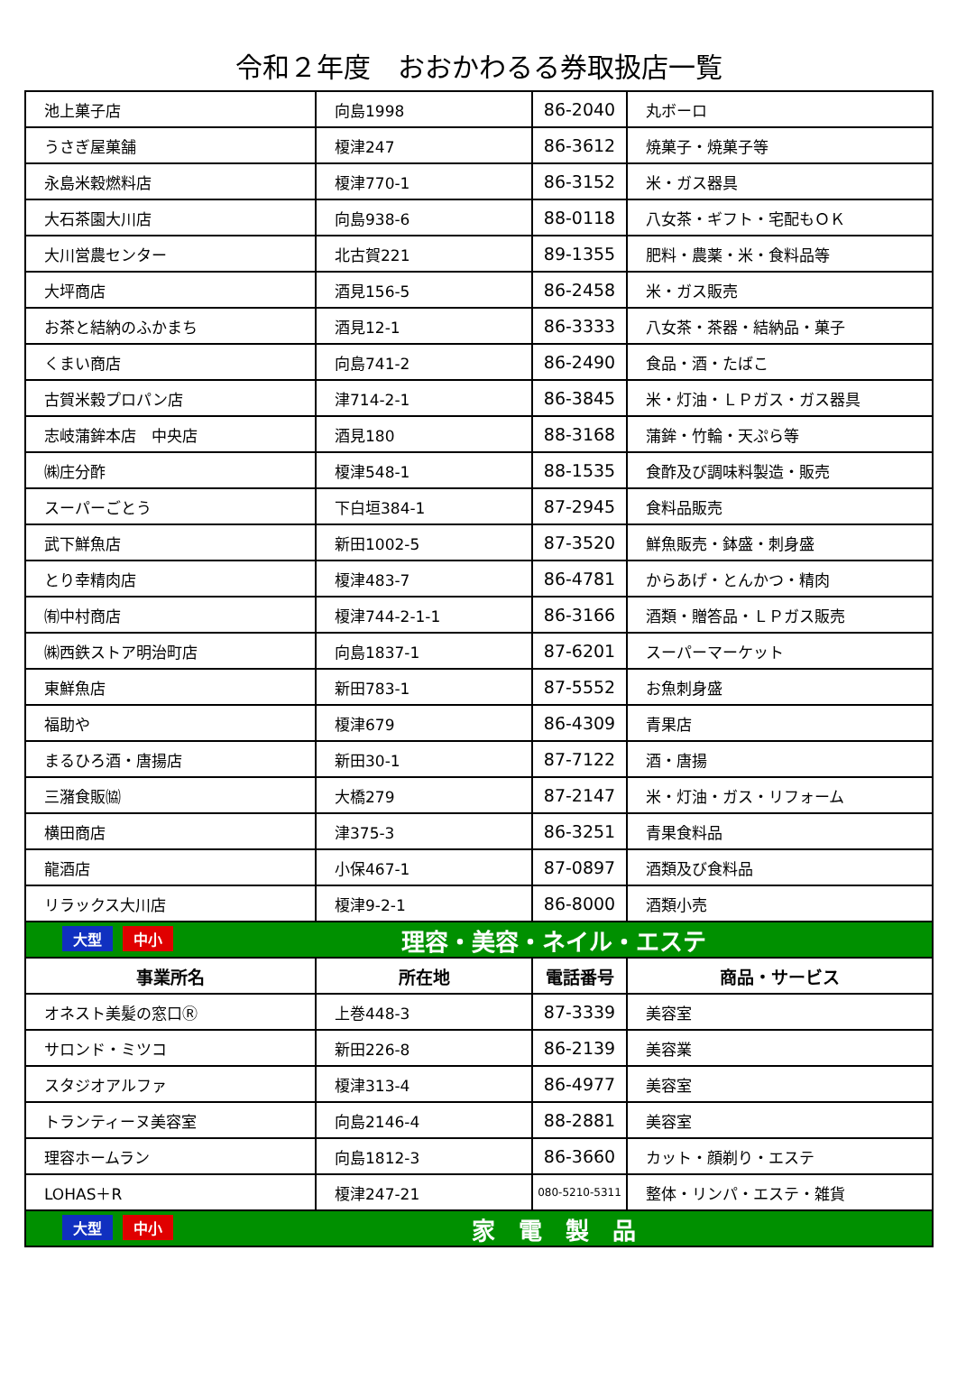令和２年度　おおかわるる券取扱店一覧
| 池上菓子店 | 向島1998 | 86-2040 | 丸ボーロ |
| うさぎ屋菓舗 | 榎津247 | 86-3612 | 焼菓子・焼菓子等 |
| 永島米穀燃料店 | 榎津770-1 | 86-3152 | 米・ガス器具 |
| 大石茶園大川店 | 向島938-6 | 88-0118 | 八女茶・ギフト・宅配もＯＫ |
| 大川営農センター | 北古賀221 | 89-1355 | 肥料・農薬・米・食料品等 |
| 大坪商店 | 酒見156-5 | 86-2458 | 米・ガス販売 |
| お茶と結納のふかまち | 酒見12-1 | 86-3333 | 八女茶・茶器・結納品・菓子 |
| くまい商店 | 向島741-2 | 86-2490 | 食品・酒・たばこ |
| 古賀米穀プロパン店 | 津714-2-1 | 86-3845 | 米・灯油・ＬＰガス・ガス器具 |
| 志岐蒲鉾本店 中央店 | 酒見180 | 88-3168 | 蒲鉾・竹輪・天ぷら等 |
| ㈱庄分酢 | 榎津548-1 | 88-1535 | 食酢及び調味料製造・販売 |
| スーパーごとう | 下白垣384-1 | 87-2945 | 食料品販売 |
| 武下鮮魚店 | 新田1002-5 | 87-3520 | 鮮魚販売・鉢盛・刺身盛 |
| とり幸精肉店 | 榎津483-7 | 86-4781 | からあげ・とんかつ・精肉 |
| ㈲中村商店 | 榎津744-2-1-1 | 86-3166 | 酒類・贈答品・ＬＰガス販売 |
| ㈱西鉄ストア明治町店 | 向島1837-1 | 87-6201 | スーパーマーケット |
| 東鮮魚店 | 新田783-1 | 87-5552 | お魚刺身盛 |
| 福助や | 榎津679 | 86-4309 | 青果店 |
| まるひろ酒・唐揚店 | 新田30-1 | 87-7122 | 酒・唐揚 |
| 三潴食販㈿ | 大橋279 | 87-2147 | 米・灯油・ガス・リフォーム |
| 横田商店 | 津375-3 | 86-3251 | 青果食料品 |
| 龍酒店 | 小保467-1 | 87-0897 | 酒類及び食料品 |
| リラックス大川店 | 榎津9-2-1 | 86-8000 | 酒類小売 |
| 大型 中小 理容・美容・ネイル・エステ | | | |
| 事業所名 | 所在地 | 電話番号 | 商品・サービス |
| オネスト美髪の窓口Ⓡ | 上巻448-3 | 87-3339 | 美容室 |
| サロンド・ミツコ | 新田226-8 | 86-2139 | 美容業 |
| スタジオアルファ | 榎津313-4 | 86-4977 | 美容室 |
| トランティーヌ美容室 | 向島2146-4 | 88-2881 | 美容室 |
| 理容ホームラン | 向島1812-3 | 86-3660 | カット・顔剃り・エステ |
| LOHAS＋R | 榎津247-21 | 080-5210-5311 | 整体・リンパ・エステ・雑貨 |
| 大型 中小 家 電 製 品 | | | |